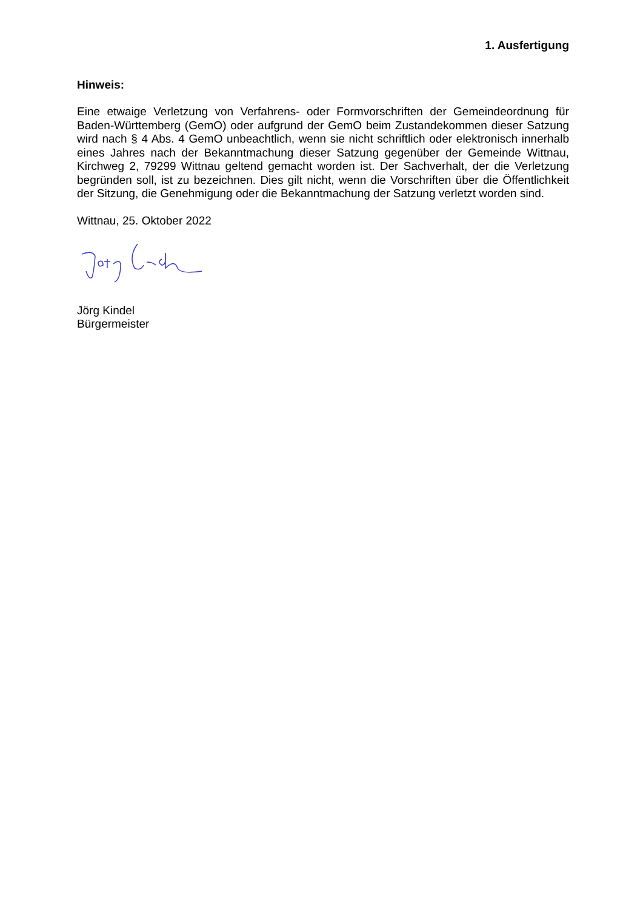1. Ausfertigung
Hinweis:
Eine etwaige Verletzung von Verfahrens- oder Formvorschriften der Gemeindeordnung für Baden-Württemberg (GemO) oder aufgrund der GemO beim Zustandekommen dieser Satzung wird nach § 4 Abs. 4 GemO unbeachtlich, wenn sie nicht schriftlich oder elektronisch innerhalb eines Jahres nach der Bekanntmachung dieser Satzung gegenüber der Gemeinde Wittnau, Kirchweg 2, 79299 Wittnau geltend gemacht worden ist. Der Sachverhalt, der die Verletzung begründen soll, ist zu bezeichnen. Dies gilt nicht, wenn die Vorschriften über die Öffentlichkeit der Sitzung, die Genehmigung oder die Bekanntmachung der Satzung verletzt worden sind.
Wittnau, 25. Oktober 2022
Jörg Kindel
Bürgermeister